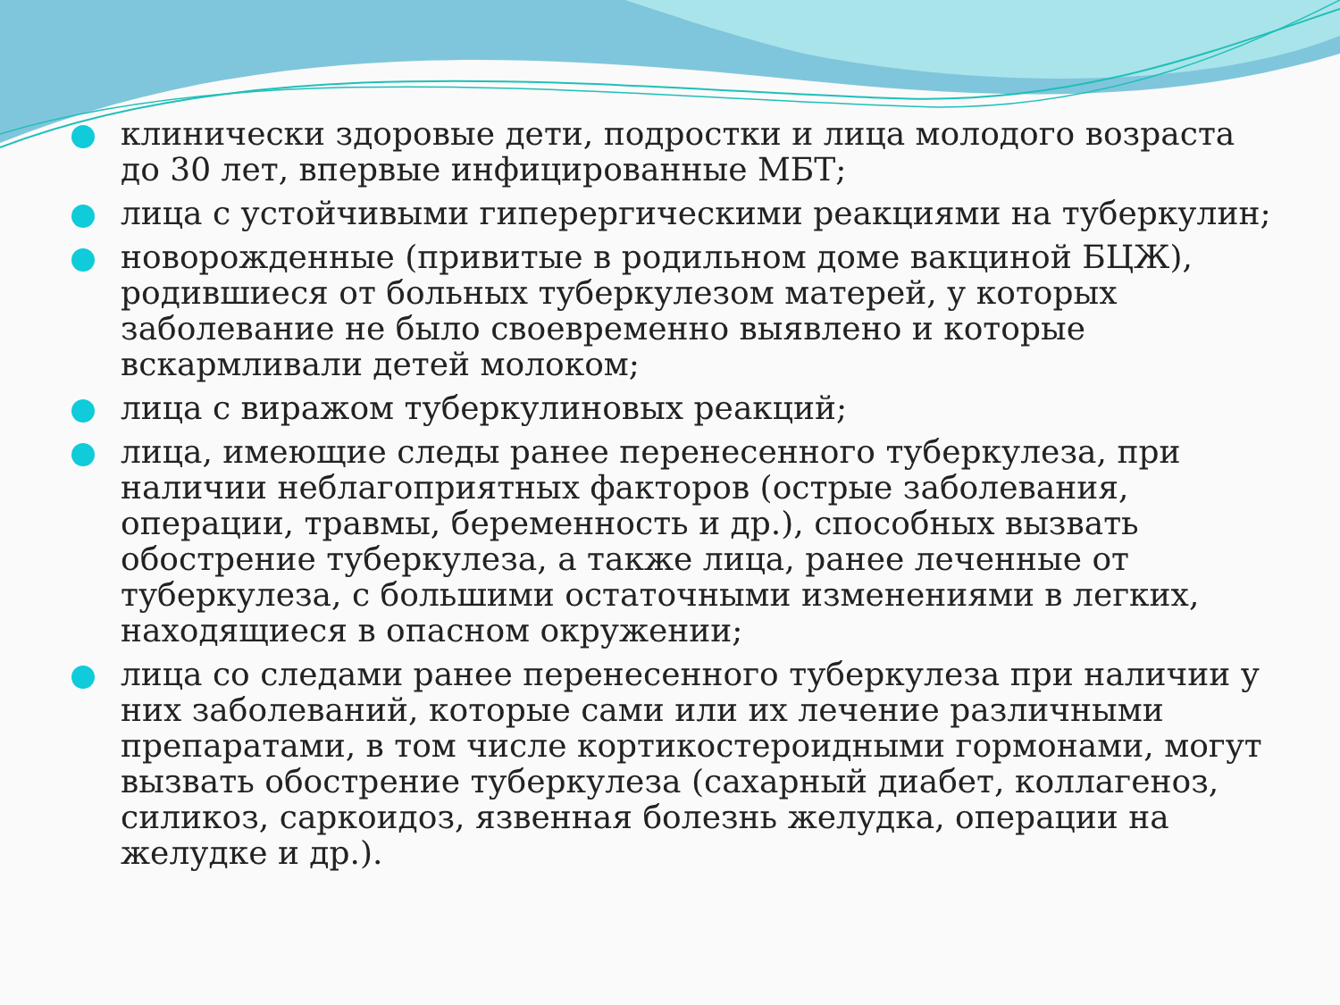клинически здоровые дети, подростки и лица молодого возраста до 30 лет, впервые инфицированные МБТ;
лица с устойчивыми гиперергическими реакциями на туберкулин;
новорожденные (привитые в родильном доме вакциной БЦЖ), родившиеся от больных туберкулезом матерей, у которых заболевание не было своевременно выявлено и которые вскармливали детей молоком;
лица с виражом туберкулиновых реакций;
лица, имеющие следы ранее перенесенного туберкулеза, при наличии неблагоприятных факторов (острые заболевания, операции, травмы, беременность и др.), способных вызвать обострение туберкулеза, а также лица, ранее леченные от туберкулеза, с большими остаточными изменениями в легких, находящиеся в опасном окружении;
лица со следами ранее перенесенного туберкулеза при наличии у них заболеваний, которые сами или их лечение различными препаратами, в том числе кортикостероидными гормонами, могут вызвать обострение туберкулеза (сахарный диабет, коллагеноз, силикоз, саркоидоз, язвенная болезнь желудка, операции на желудке и др.).